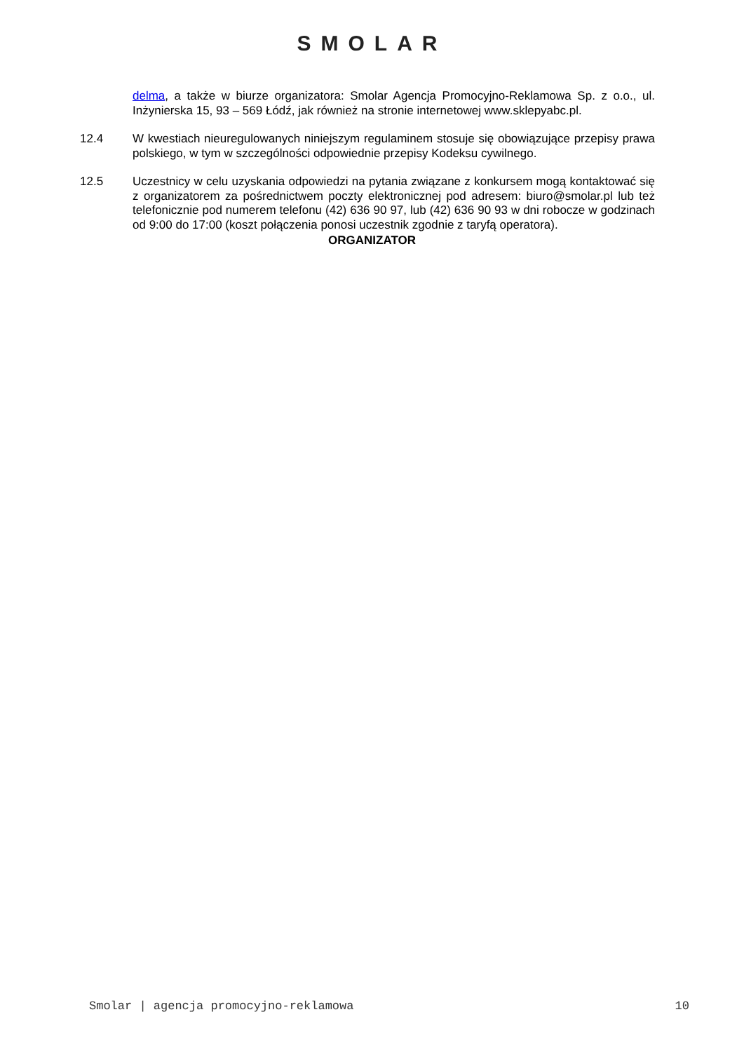SMOLAR
delma, a także w biurze organizatora: Smolar Agencja Promocyjno-Reklamowa Sp. z o.o., ul. Inżynierska 15, 93 – 569 Łódź, jak również na stronie internetowej www.sklepyabc.pl.
12.4 W kwestiach nieuregulowanych niniejszym regulaminem stosuje się obowiązujące przepisy prawa polskiego, w tym w szczególności odpowiednie przepisy Kodeksu cywilnego.
12.5 Uczestnicy w celu uzyskania odpowiedzi na pytania związane z konkursem mogą kontaktować się z organizatorem za pośrednictwem poczty elektronicznej pod adresem: biuro@smolar.pl lub też telefonicznie pod numerem telefonu (42) 636 90 97, lub (42) 636 90 93 w dni robocze w godzinach od 9:00 do 17:00 (koszt połączenia ponosi uczestnik zgodnie z taryfą operatora).
ORGANIZATOR
Smolar | agencja promocyjno-reklamowa 10